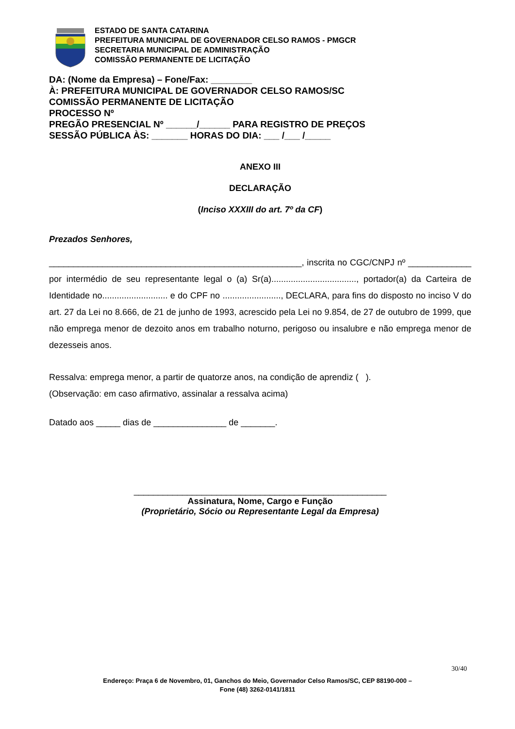ESTADO DE SANTA CATARINA
PREFEITURA MUNICIPAL DE GOVERNADOR CELSO RAMOS - PMGCR
SECRETARIA MUNICIPAL DE ADMINISTRAÇÃO
COMISSÃO PERMANENTE DE LICITAÇÃO
DA: (Nome da Empresa) – Fone/Fax: ________
À: PREFEITURA MUNICIPAL DE GOVERNADOR CELSO RAMOS/SC
COMISSÃO PERMANENTE DE LICITAÇÃO
PROCESSO Nº
PREGÃO PRESENCIAL Nº ______/______ PARA REGISTRO DE PREÇOS
SESSÃO PÚBLICA ÀS: _______ HORAS DO DIA: ___ /___ /_____
ANEXO III
DECLARAÇÃO
(Inciso XXXIII do art. 7º da CF)
Prezados Senhores,
____________________________________________________, inscrita no CGC/CNPJ nº _____________ por intermédio de seu representante legal o (a) Sr(a)..................................., portador(a) da Carteira de Identidade no........................... e do CPF no ........................, DECLARA, para fins do disposto no inciso V do art. 27 da Lei no 8.666, de 21 de junho de 1993, acrescido pela Lei no 9.854, de 27 de outubro de 1999, que não emprega menor de dezoito anos em trabalho noturno, perigoso ou insalubre e não emprega menor de dezesseis anos.
Ressalva: emprega menor, a partir de quatorze anos, na condição de aprendiz ( ).
(Observação: em caso afirmativo, assinalar a ressalva acima)
Datado aos _____ dias de _______________ de _______.
____________________________________________________
Assinatura, Nome, Cargo e Função
(Proprietário, Sócio ou Representante Legal da Empresa)
30/40
Endereço: Praça 6 de Novembro, 01, Ganchos do Meio, Governador Celso Ramos/SC, CEP 88190-000 –
Fone (48) 3262-0141/1811